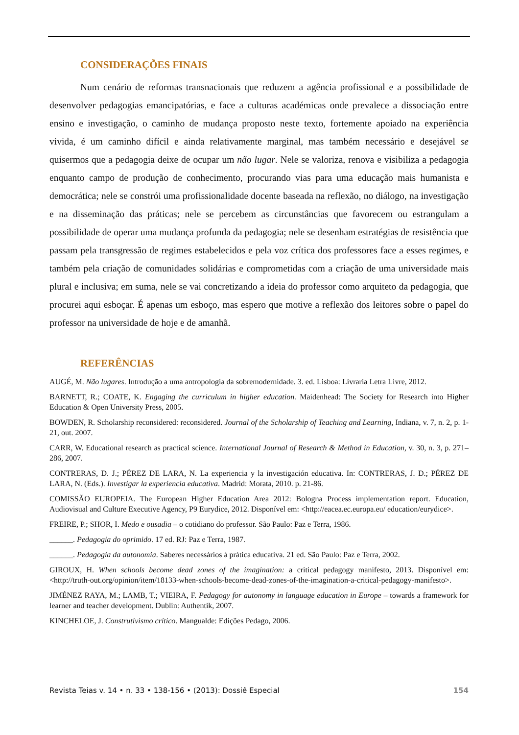CONSIDERAÇÕES FINAIS
Num cenário de reformas transnacionais que reduzem a agência profissional e a possibilidade de desenvolver pedagogias emancipatórias, e face a culturas académicas onde prevalece a dissociação entre ensino e investigação, o caminho de mudança proposto neste texto, fortemente apoiado na experiência vivida, é um caminho difícil e ainda relativamente marginal, mas também necessário e desejável se quisermos que a pedagogia deixe de ocupar um não lugar. Nele se valoriza, renova e visibiliza a pedagogia enquanto campo de produção de conhecimento, procurando vias para uma educação mais humanista e democrática; nele se constrói uma profissionalidade docente baseada na reflexão, no diálogo, na investigação e na disseminação das práticas; nele se percebem as circunstâncias que favorecem ou estrangulam a possibilidade de operar uma mudança profunda da pedagogia; nele se desenham estratégias de resistência que passam pela transgressão de regimes estabelecidos e pela voz crítica dos professores face a esses regimes, e também pela criação de comunidades solidárias e comprometidas com a criação de uma universidade mais plural e inclusiva; em suma, nele se vai concretizando a ideia do professor como arquiteto da pedagogia, que procurei aqui esboçar. É apenas um esboço, mas espero que motive a reflexão dos leitores sobre o papel do professor na universidade de hoje e de amanhã.
REFERÊNCIAS
AUGÉ, M. Não lugares. Introdução a uma antropologia da sobremodernidade. 3. ed. Lisboa: Livraria Letra Livre, 2012.
BARNETT, R.; COATE, K. Engaging the curriculum in higher education. Maidenhead: The Society for Research into Higher Education & Open University Press, 2005.
BOWDEN, R. Scholarship reconsidered: reconsidered. Journal of the Scholarship of Teaching and Learning, Indiana, v. 7, n. 2, p. 1-21, out. 2007.
CARR, W. Educational research as practical science. International Journal of Research & Method in Education, v. 30, n. 3, p. 271–286, 2007.
CONTRERAS, D. J.; PÉREZ DE LARA, N. La experiencia y la investigación educativa. In: CONTRERAS, J. D.; PÉREZ DE LARA, N. (Eds.). Investigar la experiencia educativa. Madrid: Morata, 2010. p. 21-86.
COMISSÃO EUROPEIA. The European Higher Education Area 2012: Bologna Process implementation report. Education, Audiovisual and Culture Executive Agency, P9 Eurydice, 2012. Disponível em: <http://eacea.ec.europa.eu/ education/eurydice>.
FREIRE, P.; SHOR, I. Medo e ousadia – o cotidiano do professor. São Paulo: Paz e Terra, 1986.
______. Pedagogia do oprimido. 17 ed. RJ: Paz e Terra, 1987.
______. Pedagogia da autonomia. Saberes necessários à prática educativa. 21 ed. São Paulo: Paz e Terra, 2002.
GIROUX, H. When schools become dead zones of the imagination: a critical pedagogy manifesto, 2013. Disponível em: <http://truth-out.org/opinion/item/18133-when-schools-become-dead-zones-of-the-imagination-a-critical-pedagogy-manifesto>.
JIMÉNEZ RAYA, M.; LAMB, T.; VIEIRA, F. Pedagogy for autonomy in language education in Europe – towards a framework for learner and teacher development. Dublin: Authentik, 2007.
KINCHELOE, J. Construtivismo crítico. Mangualde: Edições Pedago, 2006.
Revista Teias v. 14 • n. 33 • 138-156 • (2013): Dossiê Especial 154